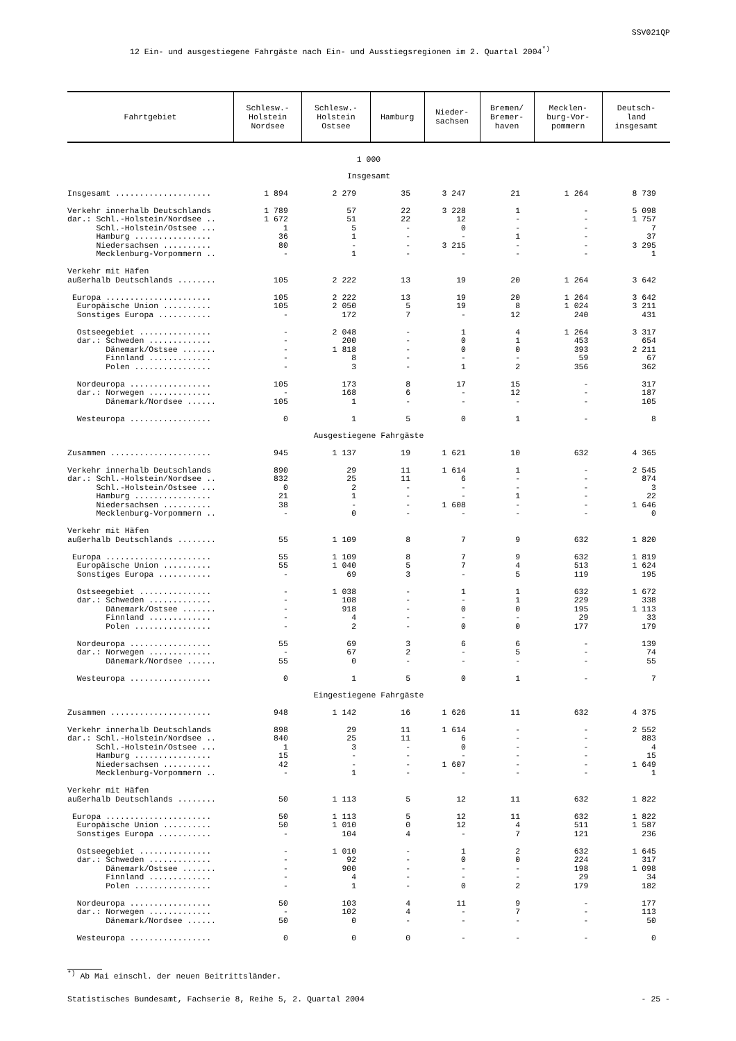SSV021QP
12 Ein- und ausgestiegene Fahrgäste nach Ein- und Ausstiegsregionen im 2. Quartal 2004<sup>*)</sup>
| Fahrtgebiet | Schlesw.- Holstein Nordsee | Schlesw.- Holstein Ostsee | Hamburg | Nieder- sachsen | Bremen/ Bremer- haven | Mecklen- burg-Vor- pommern | Deutsch- land insgesamt |
| --- | --- | --- | --- | --- | --- | --- | --- |
| 1 000 | | | | | | | |
| Insgesamt | | | | | | | |
| Insgesamt .................... | 1 894 | 2 279 | 35 | 3 247 | 21 | 1 264 | 8 739 |
| Verkehr innerhalb Deutschlands | 1 789 | 57 | 22 | 3 228 | 1 | - | 5 098 |
| dar.: Schl.-Holstein/Nordsee .. | 1 672 | 51 | 22 | 12 | - | - | 1 757 |
| Schl.-Holstein/Ostsee ... | 1 | 5 | - | 0 | - | - | 7 |
| Hamburg ................ | 36 | 1 | - | - | 1 | - | 37 |
| Niedersachsen .......... | 80 | - | - | 3 215 | - | - | 3 295 |
| Mecklenburg-Vorpommern .. | - | 1 | - | - | - | - | 1 |
| Verkehr mit Häfen | | | | | | | |
| außerhalb Deutschlands ........ | 105 | 2 222 | 13 | 19 | 20 | 1 264 | 3 642 |
| Europa ...................... | 105 | 2 222 | 13 | 19 | 20 | 1 264 | 3 642 |
| Europäische Union .......... | 105 | 2 050 | 5 | 19 | 8 | 1 024 | 3 211 |
| Sonstiges Europa ........... | - | 172 | 7 | - | 12 | 240 | 431 |
| Ostseegebiet ............... | - | 2 048 | - | 1 | 4 | 1 264 | 3 317 |
| dar.: Schweden ............. | - | 200 | - | 0 | 1 | 453 | 654 |
| Dänemark/Ostsee ....... | - | 1 818 | - | 0 | 0 | 393 | 2 211 |
| Finnland ............. | - | 8 | - | - | - | 59 | 67 |
| Polen ................ | - | 3 | - | 1 | 2 | 356 | 362 |
| Nordeuropa ................. | 105 | 173 | 8 | 17 | 15 | - | 317 |
| dar.: Norwegen ............. | - | 168 | 6 | - | 12 | - | 187 |
| Dänemark/Nordsee ...... | 105 | 1 | - | - | - | - | 105 |
| Westeuropa ................. | 0 | 1 | 5 | 0 | 1 | - | 8 |
| Ausgestiegene Fahrgäste | | | | | | | |
| Zusammen ..................... | 945 | 1 137 | 19 | 1 621 | 10 | 632 | 4 365 |
| Verkehr innerhalb Deutschlands | 890 | 29 | 11 | 1 614 | 1 | - | 2 545 |
| dar.: Schl.-Holstein/Nordsee .. | 832 | 25 | 11 | 6 | - | - | 874 |
| Schl.-Holstein/Ostsee ... | 0 | 2 | - | - | - | - | 3 |
| Hamburg ................ | 21 | 1 | - | - | 1 | - | 22 |
| Niedersachsen .......... | 38 | - | - | 1 608 | - | - | 1 646 |
| Mecklenburg-Vorpommern .. | - | 0 | - | - | - | - | 0 |
| Verkehr mit Häfen | | | | | | | |
| außerhalb Deutschlands ........ | 55 | 1 109 | 8 | 7 | 9 | 632 | 1 820 |
| Europa ...................... | 55 | 1 109 | 8 | 7 | 9 | 632 | 1 819 |
| Europäische Union .......... | 55 | 1 040 | 5 | 7 | 4 | 513 | 1 624 |
| Sonstiges Europa ........... | - | 69 | 3 | - | 5 | 119 | 195 |
| Ostseegebiet ............... | - | 1 038 | - | 1 | 1 | 632 | 1 672 |
| dar.: Schweden ............. | - | 108 | - | - | 1 | 229 | 338 |
| Dänemark/Ostsee ....... | - | 918 | - | 0 | 0 | 195 | 1 113 |
| Finnland ............. | - | 4 | - | - | - | 29 | 33 |
| Polen ................ | - | 2 | - | 0 | 0 | 177 | 179 |
| Nordeuropa ................. | 55 | 69 | 3 | 6 | 6 | - | 139 |
| dar.: Norwegen ............. | - | 67 | 2 | - | 5 | - | 74 |
| Dänemark/Nordsee ...... | 55 | 0 | - | - | - | - | 55 |
| Westeuropa ................. | 0 | 1 | 5 | 0 | 1 | - | 7 |
| Eingestiegene Fahrgäste | | | | | | | |
| Zusammen ..................... | 948 | 1 142 | 16 | 1 626 | 11 | 632 | 4 375 |
| Verkehr innerhalb Deutschlands | 898 | 29 | 11 | 1 614 | - | - | 2 552 |
| dar.: Schl.-Holstein/Nordsee .. | 840 | 25 | 11 | 6 | - | - | 883 |
| Schl.-Holstein/Ostsee ... | 1 | 3 | - | 0 | - | - | 4 |
| Hamburg ................ | 15 | - | - | - | - | - | 15 |
| Niedersachsen .......... | 42 | - | - | 1 607 | - | - | 1 649 |
| Mecklenburg-Vorpommern .. | - | 1 | - | - | - | - | 1 |
| Verkehr mit Häfen | | | | | | | |
| außerhalb Deutschlands ........ | 50 | 1 113 | 5 | 12 | 11 | 632 | 1 822 |
| Europa ...................... | 50 | 1 113 | 5 | 12 | 11 | 632 | 1 822 |
| Europäische Union .......... | 50 | 1 010 | 0 | 12 | 4 | 511 | 1 587 |
| Sonstiges Europa ........... | - | 104 | 4 | - | 7 | 121 | 236 |
| Ostseegebiet ............... | - | 1 010 | - | 1 | 2 | 632 | 1 645 |
| dar.: Schweden ............. | - | 92 | - | 0 | 0 | 224 | 317 |
| Dänemark/Ostsee ....... | - | 900 | - | - | - | 198 | 1 098 |
| Finnland ............. | - | 4 | - | - | - | 29 | 34 |
| Polen ................ | - | 1 | - | 0 | 2 | 179 | 182 |
| Nordeuropa ................. | 50 | 103 | 4 | 11 | 9 | - | 177 |
| dar.: Norwegen ............. | - | 102 | 4 | - | 7 | - | 113 |
| Dänemark/Nordsee ...... | 50 | 0 | - | - | - | - | 50 |
| Westeuropa ................. | 0 | 0 | 0 | - | - | - | 0 |
<sup>*)</sup> Ab Mai einschl. der neuen Beitrittsländer.
Statistisches Bundesamt, Fachserie 8, Reihe 5, 2. Quartal 2004 - 25 -